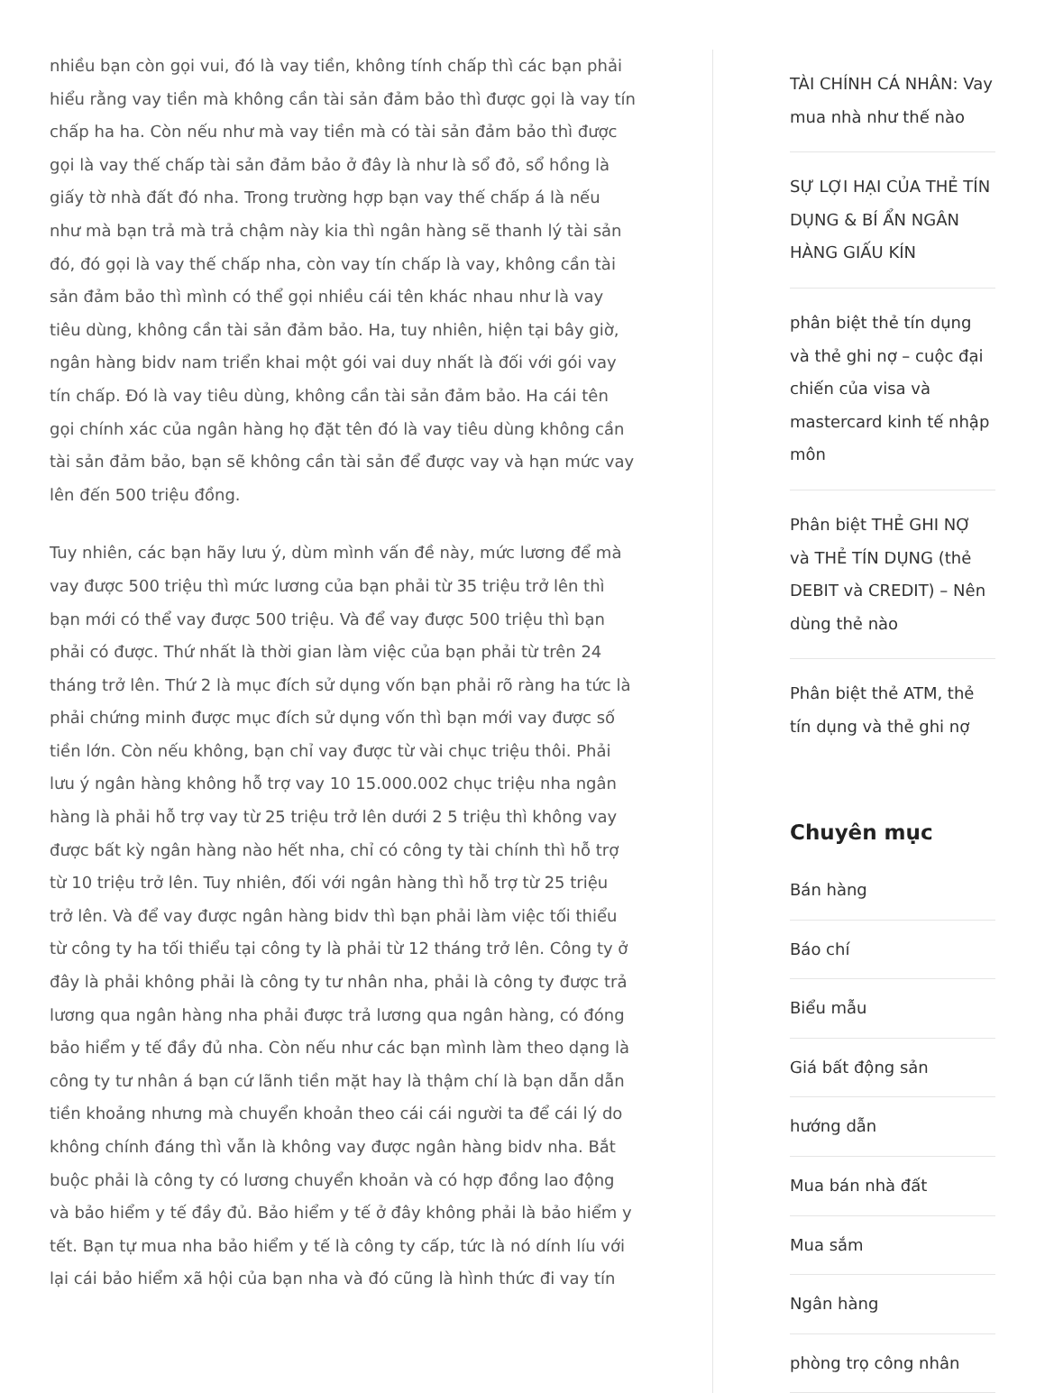nhiều bạn còn gọi vui, đó là vay tiền, không tính chấp thì các bạn phải hiểu rằng vay tiền mà không cần tài sản đảm bảo thì được gọi là vay tín chấp ha ha. Còn nếu như mà vay tiền mà có tài sản đảm bảo thì được gọi là vay thế chấp tài sản đảm bảo ở đây là như là sổ đỏ, sổ hồng là giấy tờ nhà đất đó nha. Trong trường hợp bạn vay thế chấp á là nếu như mà bạn trả mà trả chậm này kia thì ngân hàng sẽ thanh lý tài sản đó, đó gọi là vay thế chấp nha, còn vay tín chấp là vay, không cần tài sản đảm bảo thì mình có thể gọi nhiều cái tên khác nhau như là vay tiêu dùng, không cần tài sản đảm bảo. Ha, tuy nhiên, hiện tại bây giờ, ngân hàng bidv nam triển khai một gói vai duy nhất là đối với gói vay tín chấp. Đó là vay tiêu dùng, không cần tài sản đảm bảo. Ha cái tên gọi chính xác của ngân hàng họ đặt tên đó là vay tiêu dùng không cần tài sản đảm bảo, bạn sẽ không cần tài sản để được vay và hạn mức vay lên đến 500 triệu đồng.
Tuy nhiên, các bạn hãy lưu ý, dùm mình vấn đề này, mức lương để mà vay được 500 triệu thì mức lương của bạn phải từ 35 triệu trở lên thì bạn mới có thể vay được 500 triệu. Và để vay được 500 triệu thì bạn phải có được. Thứ nhất là thời gian làm việc của bạn phải từ trên 24 tháng trở lên. Thứ 2 là mục đích sử dụng vốn bạn phải rõ ràng ha tức là phải chứng minh được mục đích sử dụng vốn thì bạn mới vay được số tiền lớn. Còn nếu không, bạn chỉ vay được từ vài chục triệu thôi. Phải lưu ý ngân hàng không hỗ trợ vay 10 15.000.002 chục triệu nha ngân hàng là phải hỗ trợ vay từ 25 triệu trở lên dưới 2 5 triệu thì không vay được bất kỳ ngân hàng nào hết nha, chỉ có công ty tài chính thì hỗ trợ từ 10 triệu trở lên. Tuy nhiên, đối với ngân hàng thì hỗ trợ từ 25 triệu trở lên. Và để vay được ngân hàng bidv thì bạn phải làm việc tối thiểu từ công ty ha tối thiểu tại công ty là phải từ 12 tháng trở lên. Công ty ở đây là phải không phải là công ty tư nhân nha, phải là công ty được trả lương qua ngân hàng nha phải được trả lương qua ngân hàng, có đóng bảo hiểm y tế đầy đủ nha. Còn nếu như các bạn mình làm theo dạng là công ty tư nhân á bạn cứ lãnh tiền mặt hay là thậm chí là bạn dẫn dẫn tiền khoảng nhưng mà chuyển khoản theo cái cái người ta để cái lý do không chính đáng thì vẫn là không vay được ngân hàng bidv nha. Bắt buộc phải là công ty có lương chuyển khoản và có hợp đồng lao động và bảo hiểm y tế đầy đủ. Bảo hiểm y tế ở đây không phải là bảo hiểm y tết. Bạn tự mua nha bảo hiểm y tế là công ty cấp, tức là nó dính líu với lại cái bảo hiểm xã hội của bạn nha và đó cũng là hình thức đi vay tín
TÀI CHÍNH CÁ NHÂN: Vay mua nhà như thế nào
SỰ LỢI HẠI CỦA THẺ TÍN DỤNG & BÍ ẨN NGÂN HÀNG GIẤU KÍN
phân biệt thẻ tín dụng và thẻ ghi nợ – cuộc đại chiến của visa và mastercard kinh tế nhập môn
Phân biệt THẺ GHI NỢ và THẺ TÍN DỤNG (thẻ DEBIT và CREDIT) – Nên dùng thẻ nào
Phân biệt thẻ ATM, thẻ tín dụng và thẻ ghi nợ
Chuyên mục
Bán hàng
Báo chí
Biểu mẫu
Giá bất động sản
hướng dẫn
Mua bán nhà đất
Mua sắm
Ngân hàng
phòng trọ công nhân